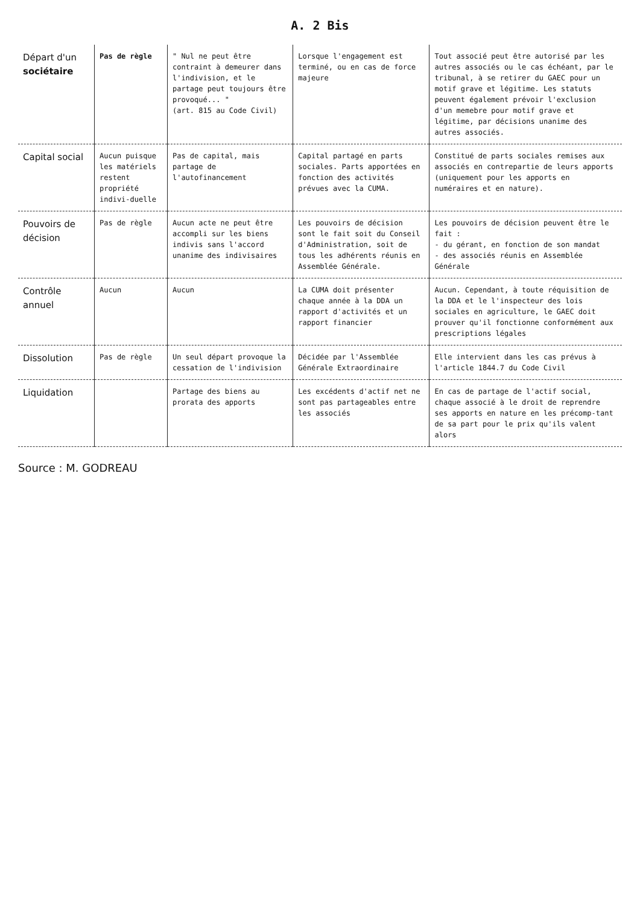A. 2 Bis
| Départ d'un sociétaire | Pas de règle | " Nul ne peut être contraint à demeurer dans l'indivision, et le partage peut toujours être provoqué... " (art. 815 au Code Civil) | Lorsque l'engagement est terminé, ou en cas de force majeure | Tout associé peut être autorisé par les autres associés ou le cas échéant, par le tribunal, à se retirer du GAEC pour un motif grave et légitime. Les statuts peuvent également prévoir l'exclusion d'un memebre pour motif grave et légitime, par décisions unanime des autres associés. |
| Capital social | Aucun puisque les matériels restent propriété indivi-duelle | Pas de capital, mais partage de l'autofinancement | Capital partagé en parts sociales. Parts apportées en fonction des activités prévues avec la CUMA. | Constitué de parts sociales remises aux associés en contrepartie de leurs apports (uniquement pour les apports en numéraires et en nature). |
| Pouvoirs de décision | Pas de règle | Aucun acte ne peut être accompli sur les biens indivis sans l'accord unanime des indivisaires | Les pouvoirs de décision sont le fait soit du Conseil d'Administration, soit de tous les adhérents réunis en Assemblée Générale. | Les pouvoirs de décision peuvent être le fait : - du gérant, en fonction de son mandat - des associés réunis en Assemblée Générale |
| Contrôle annuel | Aucun | Aucun | La CUMA doit présenter chaque année à la DDA un rapport d'activités et un rapport financier | Aucun. Cependant, à toute réquisition de la DDA et le l'inspecteur des lois sociales en agriculture, le GAEC doit prouver qu'il fonctionne conformément aux prescriptions légales |
| Dissolution | Pas de règle | Un seul départ provoque la cessation de l'indivision | Décidée par l'Assemblée Générale Extraordinaire | Elle intervient dans les cas prévus à l'article 1844.7 du Code Civil |
| Liquidation | | Partage des biens au prorata des apports | Les excédents d'actif net ne sont pas partageables entre les associés | En cas de partage de l'actif social, chaque associé à le droit de reprendre ses apports en nature en les précomp-tant de sa part pour le prix qu'ils valent alors |
Source : M. GODREAU